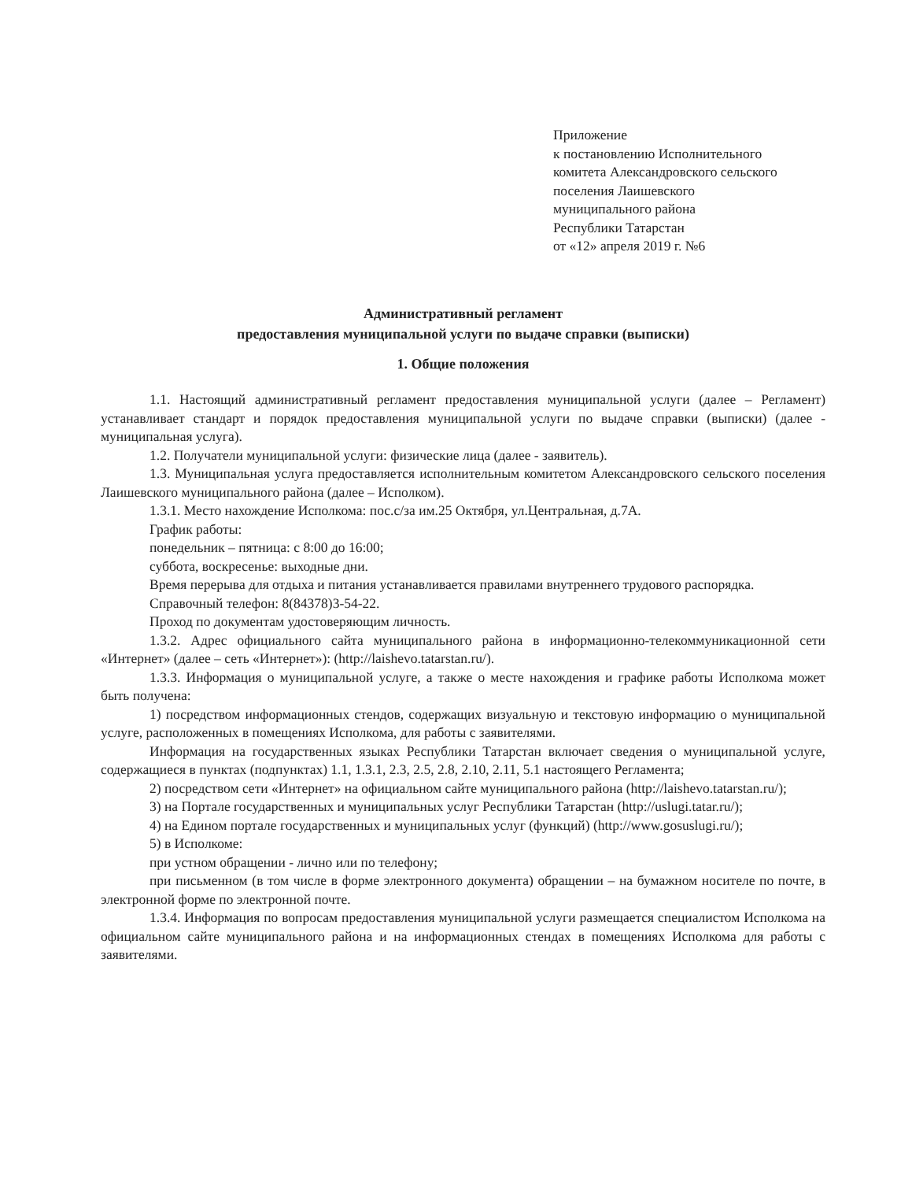Приложение
к постановлению Исполнительного
комитета Александровского сельского
поселения Лаишевского
муниципального района
Республики Татарстан
от «12» апреля 2019 г. №6
Административный регламент
предоставления муниципальной услуги по выдаче справки (выписки)
1. Общие положения
1.1. Настоящий административный регламент предоставления муниципальной услуги (далее – Регламент) устанавливает стандарт и порядок предоставления муниципальной услуги по выдаче справки (выписки) (далее - муниципальная услуга).
1.2. Получатели муниципальной услуги: физические лица (далее - заявитель).
1.3. Муниципальная услуга предоставляется исполнительным комитетом Александровского сельского поселения Лаишевского муниципального района (далее – Исполком).
1.3.1. Место нахождение Исполкома: пос.с/за им.25 Октября, ул.Центральная, д.7А.
График работы:
понедельник – пятница: с 8:00 до 16:00;
суббота, воскресенье: выходные дни.
Время перерыва для отдыха и питания устанавливается правилами внутреннего трудового распорядка.
Справочный телефон: 8(84378)3-54-22.
Проход по документам удостоверяющим личность.
1.3.2. Адрес официального сайта муниципального района в информационно-телекоммуникационной сети «Интернет» (далее – сеть «Интернет»): (http://laishevo.tatarstan.ru/).
1.3.3. Информация о муниципальной услуге, а также о месте нахождения и графике работы Исполкома может быть получена:
1) посредством информационных стендов, содержащих визуальную и текстовую информацию о муниципальной услуге, расположенных в помещениях Исполкома, для работы с заявителями.
Информация на государственных языках Республики Татарстан включает сведения о муниципальной услуге, содержащиеся в пунктах (подпунктах) 1.1, 1.3.1, 2.3, 2.5, 2.8, 2.10, 2.11, 5.1 настоящего Регламента;
2) посредством сети «Интернет» на официальном сайте муниципального района (http://laishevo.tatarstan.ru/);
3) на Портале государственных и муниципальных услуг Республики Татарстан (http://uslugi.tatar.ru/);
4) на Едином портале государственных и муниципальных услуг (функций) (http://www.gosuslugi.ru/);
5) в Исполкоме:
при устном обращении - лично или по телефону;
при письменном (в том числе в форме электронного документа) обращении – на бумажном носителе по почте, в электронной форме по электронной почте.
1.3.4. Информация по вопросам предоставления муниципальной услуги размещается специалистом Исполкома на официальном сайте муниципального района и на информационных стендах в помещениях Исполкома для работы с заявителями.